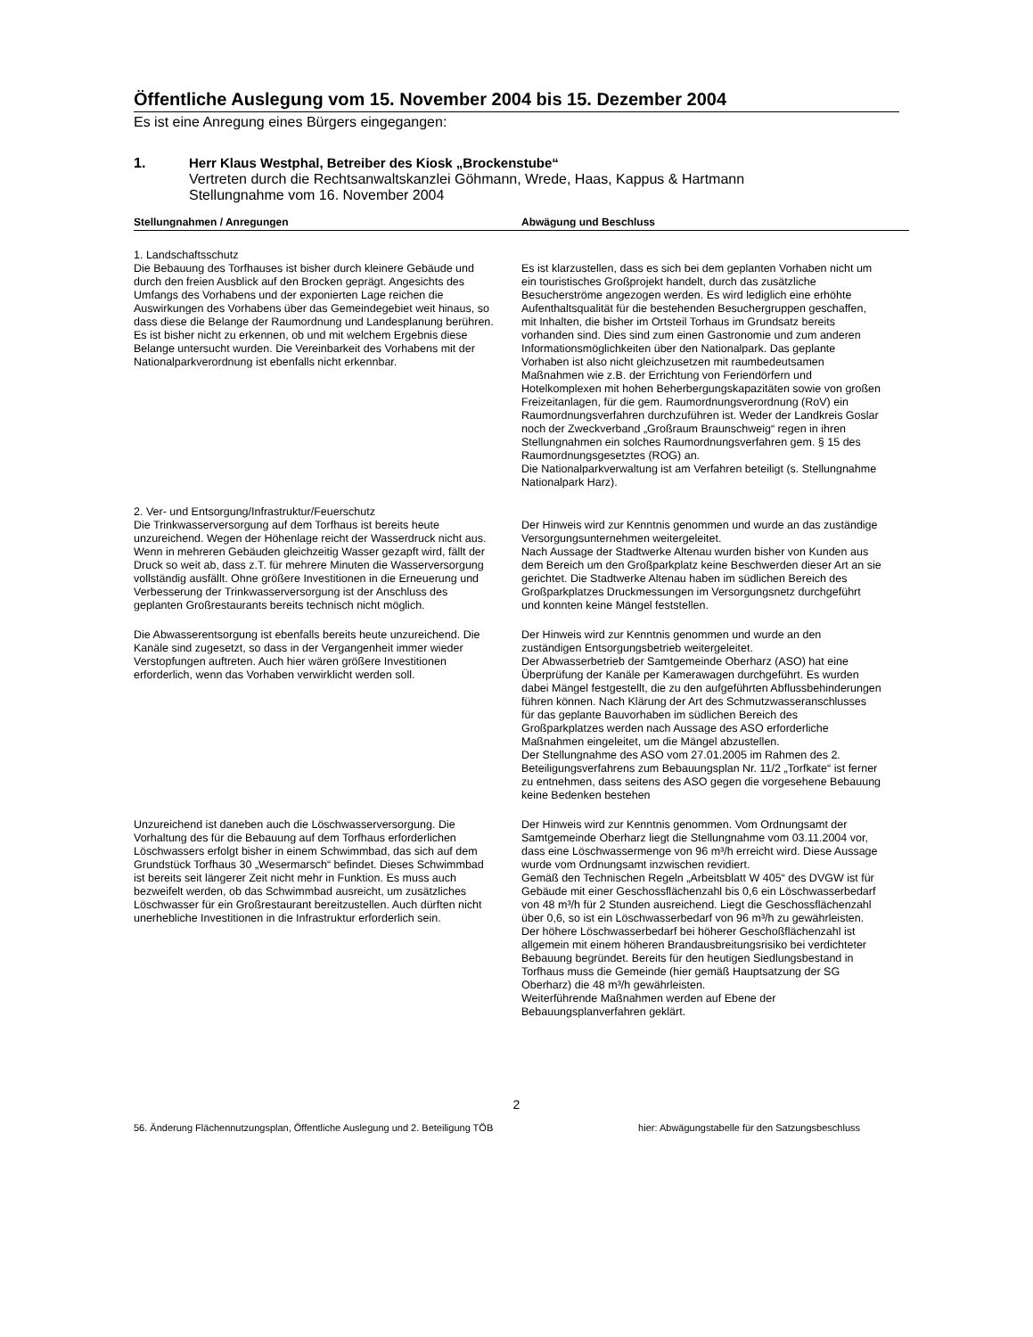Öffentliche Auslegung vom 15. November 2004 bis 15. Dezember 2004
Es ist eine Anregung eines Bürgers eingegangen:
1. Herr Klaus Westphal, Betreiber des Kiosk „Brockenstube“
Vertreten durch die Rechtsanwaltskanzlei Göhmann, Wrede, Haas, Kappus & Hartmann
Stellungnahme vom 16. November 2004
| Stellungnahmen / Anregungen | Abwägung und Beschluss |
| --- | --- |
| 1. Landschaftsschutz Die Bebauung des Torfhauses ist bisher durch kleinere Gebäude und durch den freien Ausblick auf den Brocken geprägt. Angesichts des Umfangs des Vorhabens und der exponierten Lage reichen die Auswirkungen des Vorhabens über das Gemeindegebiet weit hinaus, so dass diese die Belange der Raumordnung und Landesplanung berühren. Es ist bisher nicht zu erkennen, ob und mit welchem Ergebnis diese Belange untersucht wurden. Die Vereinbarkeit des Vorhabens mit der Nationalparkverordnung ist ebenfalls nicht erkennbar. | Es ist klarzustellen, dass es sich bei dem geplanten Vorhaben nicht um ein touristisches Großprojekt handelt, durch das zusätzliche Besucherströme angezogen werden. Es wird lediglich eine erhöhte Aufenthaltsqualität für die bestehenden Besuchergruppen geschaffen, mit Inhalten, die bisher im Ortsteil Torhaus im Grundsatz bereits vorhanden sind. Dies sind zum einen Gastronomie und zum anderen Informationsmöglichkeiten über den Nationalpark. Das geplante Vorhaben ist also nicht gleichzusetzen mit raumbedeutsamen Maßnahmen wie z.B. der Errichtung von Feriendörfern und Hotelkomplexen mit hohen Beherbergungskapazitäten sowie von großen Freizeitanlagen, für die gem. Raumordnungsverordnung (RoV) ein Raumordnungsverfahren durchzuführen ist. Weder der Landkreis Goslar noch der Zweckverband „Großraum Braunschweig“ regen in ihren Stellungnahmen ein solches Raumordnungsverfahren gem. § 15 des Raumordnungsgesetztes (ROG) an. Die Nationalparkverwaltung ist am Verfahren beteiligt (s. Stellungnahme Nationalpark Harz). |
| 2. Ver- und Entsorgung/Infrastruktur/Feuerschutz Die Trinkwasserversorgung auf dem Torfhaus ist bereits heute unzureichend. Wegen der Höhenlage reicht der Wasserdruck nicht aus. Wenn in mehreren Gebäuden gleichzeitig Wasser gezapft wird, fällt der Druck so weit ab, dass z.T. für mehrere Minuten die Wasserversorgung vollständig ausfällt. Ohne größere Investitionen in die Erneuerung und Verbesserung der Trinkwasserversorgung ist der Anschluss des geplanten Großrestaurants bereits technisch nicht möglich. | Der Hinweis wird zur Kenntnis genommen und wurde an das zuständige Versorgungsunternehmen weitergeleitet. Nach Aussage der Stadtwerke Altenau wurden bisher von Kunden aus dem Bereich um den Großparkplatz keine Beschwerden dieser Art an sie gerichtet. Die Stadtwerke Altenau haben im südlichen Bereich des Großparkplatzes Druckmessungen im Versorgungsnetz durchgeführt und konnten keine Mängel feststellen. |
| Die Abwasserentsorgung ist ebenfalls bereits heute unzureichend. Die Kanäle sind zugesetzt, so dass in der Vergangenheit immer wieder Verstopfungen auftreten. Auch hier wären größere Investitionen erforderlich, wenn das Vorhaben verwirklicht werden soll. | Der Hinweis wird zur Kenntnis genommen und wurde an den zuständigen Entsorgungsbetrieb weitergeleitet. Der Abwasserbetrieb der Samtgemeinde Oberharz (ASO) hat eine Überprüfung der Kanäle per Kamerawagen durchgeführt. Es wurden dabei Mängel festgestellt, die zu den aufgeführten Abflussbehinderungen führen können. Nach Klärung der Art des Schmutzwasseranschlusses für das geplante Bauvorhaben im südlichen Bereich des Großparkplatzes werden nach Aussage des ASO erforderliche Maßnahmen eingeleitet, um die Mängel abzustellen. Der Stellungnahme des ASO vom 27.01.2005 im Rahmen des 2. Beteiligungsverfahrens zum Bebauungsplan Nr. 11/2 „Torfkate“ ist ferner zu entnehmen, dass seitens des ASO gegen die vorgesehene Bebauung keine Bedenken bestehen |
| Unzureichend ist daneben auch die Löschwasserversorgung. Die Vorhaltung des für die Bebauung auf dem Torfhaus erforderlichen Löschwassers erfolgt bisher in einem Schwimmbad, das sich auf dem Grundstück Torfhaus 30 „Wesermarsch“ befindet. Dieses Schwimmbad ist bereits seit längerer Zeit nicht mehr in Funktion. Es muss auch bezweifelt werden, ob das Schwimmbad ausreicht, um zusätzliches Löschwasser für ein Großrestaurant bereitzustellen. Auch dürften nicht unerhebliche Investitionen in die Infrastruktur erforderlich sein. | Der Hinweis wird zur Kenntnis genommen. Vom Ordnungsamt der Samtgemeinde Oberharz liegt die Stellungnahme vom 03.11.2004 vor, dass eine Löschwassermenge von 96 m³/h erreicht wird. Diese Aussage wurde vom Ordnungsamt inzwischen revidiert. Gemäß den Technischen Regeln „Arbeitsblatt W 405“ des DVGW ist für Gebäude mit einer Geschossflächenzahl bis 0,6 ein Löschwasserbedarf von 48 m³/h für 2 Stunden ausreichend. Liegt die Geschossflächenzahl über 0,6, so ist ein Löschwasserbedarf von 96 m³/h zu gewährleisten. Der höhere Löschwasserbedarf bei höherer Geschoßflächenzahl ist allgemein mit einem höheren Brandausbreitungsrisiko bei verdichteter Bebauung begründet. Bereits für den heutigen Siedlungsbestand in Torfhaus muss die Gemeinde (hier gemäß Hauptsatzung der SG Oberharz) die 48 m³/h gewährleisten. Weiterführende Maßnahmen werden auf Ebene der Bebauungsplanverfahren geklärt. |
2
56. Änderung Flächennutzungsplan, Öffentliche Auslegung und 2. Beteiligung TÖB hier: Abwägungstabelle für den Satzungsbeschluss